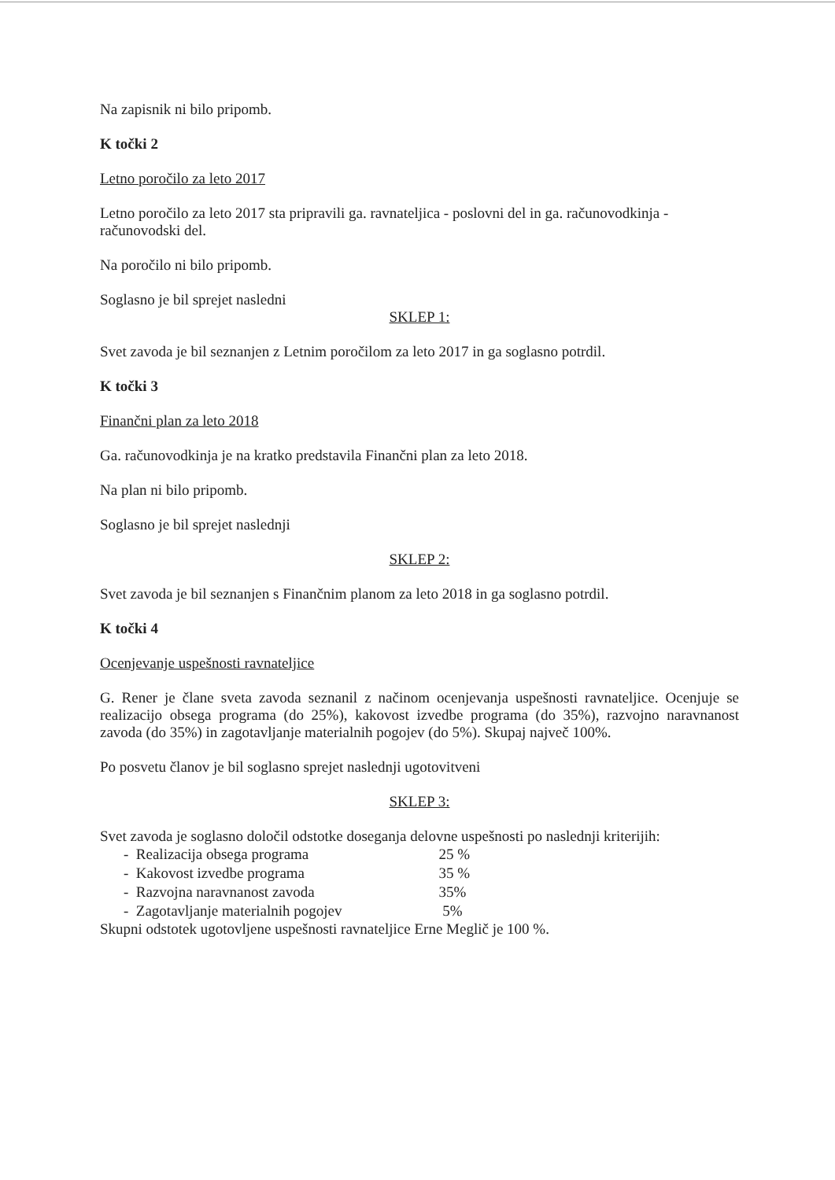Na zapisnik ni bilo pripomb.
K točki 2
Letno poročilo za leto 2017
Letno poročilo za leto 2017 sta pripravili ga. ravnateljica - poslovni del in ga. računovodkinja - računovodski del.
Na poročilo ni bilo pripomb.
Soglasno je bil sprejet nasledni
SKLEP 1:
Svet zavoda je bil seznanjen z Letnim poročilom za leto 2017 in ga soglasno potrdil.
K točki 3
Finančni plan za leto 2018
Ga. računovodkinja je na kratko predstavila Finančni plan za leto 2018.
Na plan ni bilo pripomb.
Soglasno je bil sprejet naslednji
SKLEP 2:
Svet zavoda je bil seznanjen s Finančnim planom za leto 2018 in ga soglasno potrdil.
K točki 4
Ocenjevanje uspešnosti ravnateljice
G. Rener je člane sveta zavoda seznanil z načinom ocenjevanja uspešnosti ravnateljice. Ocenjuje se realizacijo obsega programa (do 25%), kakovost izvedbe programa (do 35%), razvojno naravnanost zavoda (do 35%) in zagotavljanje materialnih pogojev (do 5%). Skupaj največ 100%.
Po posvetu članov je bil soglasno sprejet naslednji ugotovitveni
SKLEP 3:
Svet zavoda je soglasno določil odstotke doseganja delovne uspešnosti po naslednji kriterijih:
- Realizacija obsega programa 25 %
- Kakovost izvedbe programa 35 %
- Razvojna naravnanost zavoda 35%
- Zagotavljanje materialnih pogojev 5%
Skupni odstotek ugotovljene uspešnosti ravnateljice Erne Meglič je 100 %.